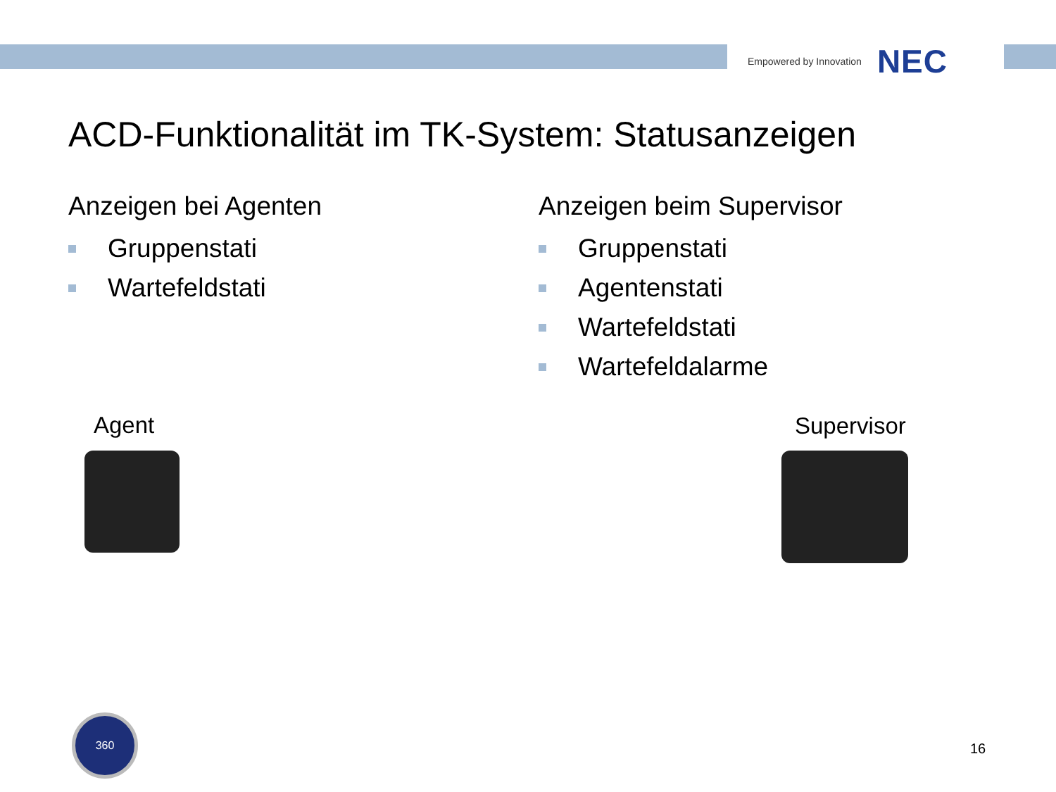Empowered by Innovation NEC
ACD-Funktionalität im TK-System: Statusanzeigen
Anzeigen bei Agenten
Gruppenstati
Wartefeldstati
Anzeigen beim Supervisor
Gruppenstati
Agentenstati
Wartefeldstati
Wartefeldalarme
Agent Supervisor
360
16